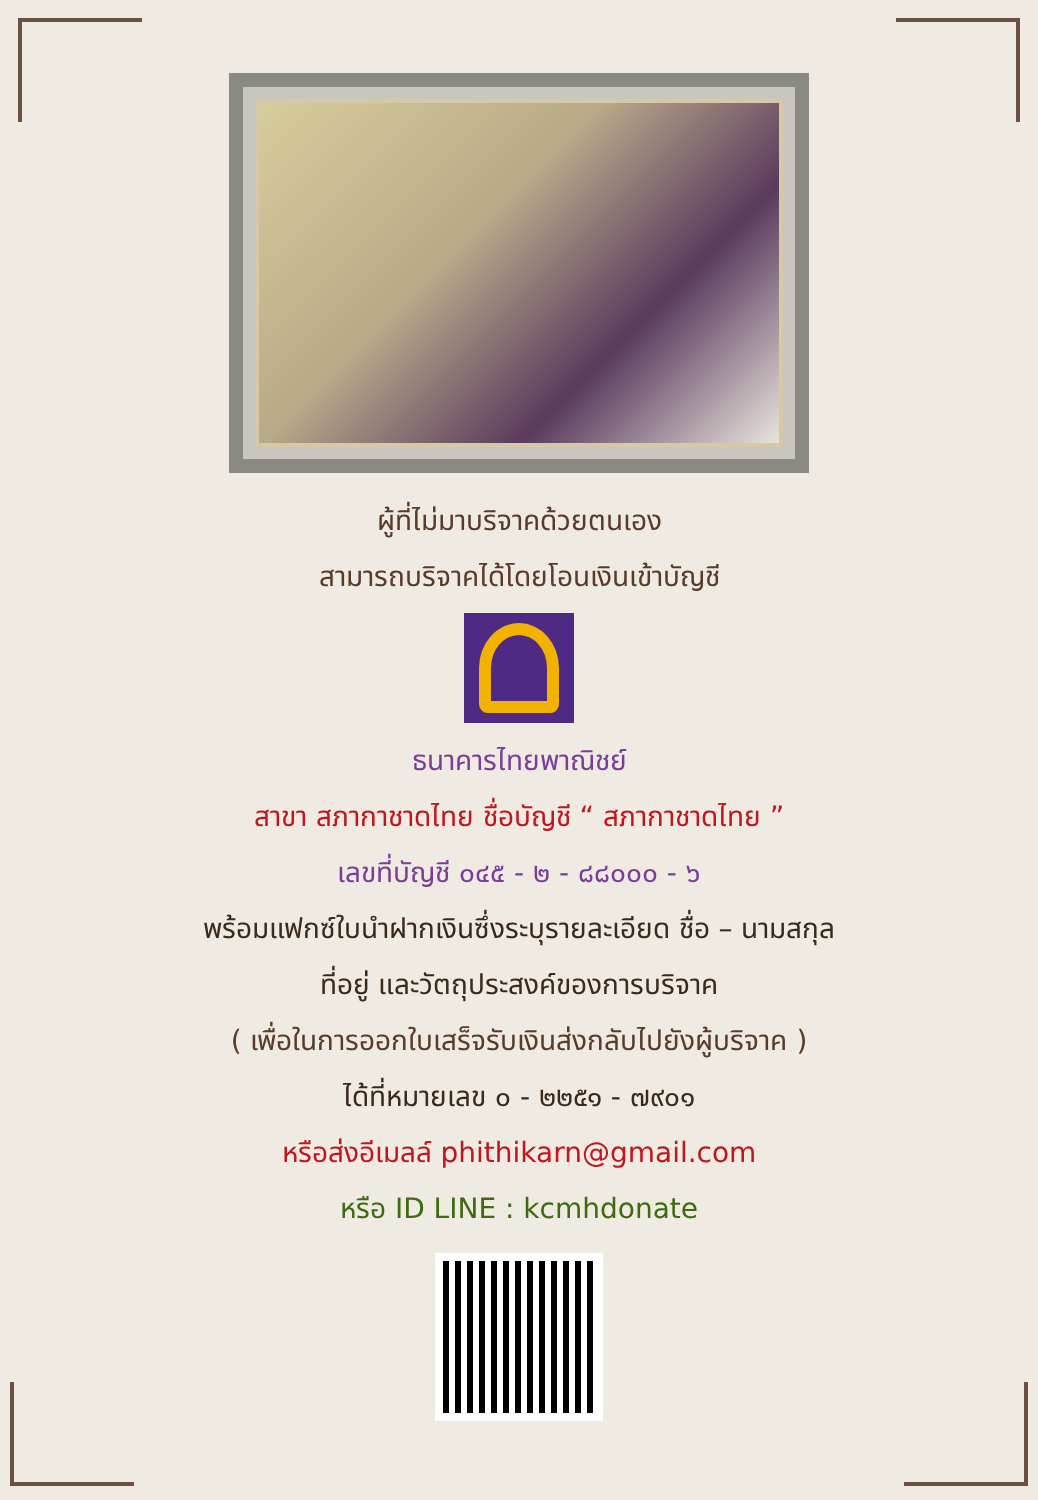ผู้ที่ไม่มาบริจาคด้วยตนเอง
สามารถบริจาคได้โดยโอนเงินเข้าบัญชี
ธนาคารไทยพาณิชย์
สาขา สภากาชาดไทย ชื่อบัญชี “ สภากาชาดไทย ”
เลขที่บัญชี ๐๔๕ - ๒ - ๘๘๐๐๐ - ๖
พร้อมแฟกซ์ใบนำฝากเงินซึ่งระบุรายละเอียด ชื่อ – นามสกุล
ที่อยู่ และวัตถุประสงค์ของการบริจาค
( เพื่อในการออกใบเสร็จรับเงินส่งกลับไปยังผู้บริจาค )
ได้ที่หมายเลข ๐ - ๒๒๕๑ - ๗๙๐๑
หรือส่งอีเมลล์ phithikarn@gmail.com
หรือ ID LINE : kcmhdonate